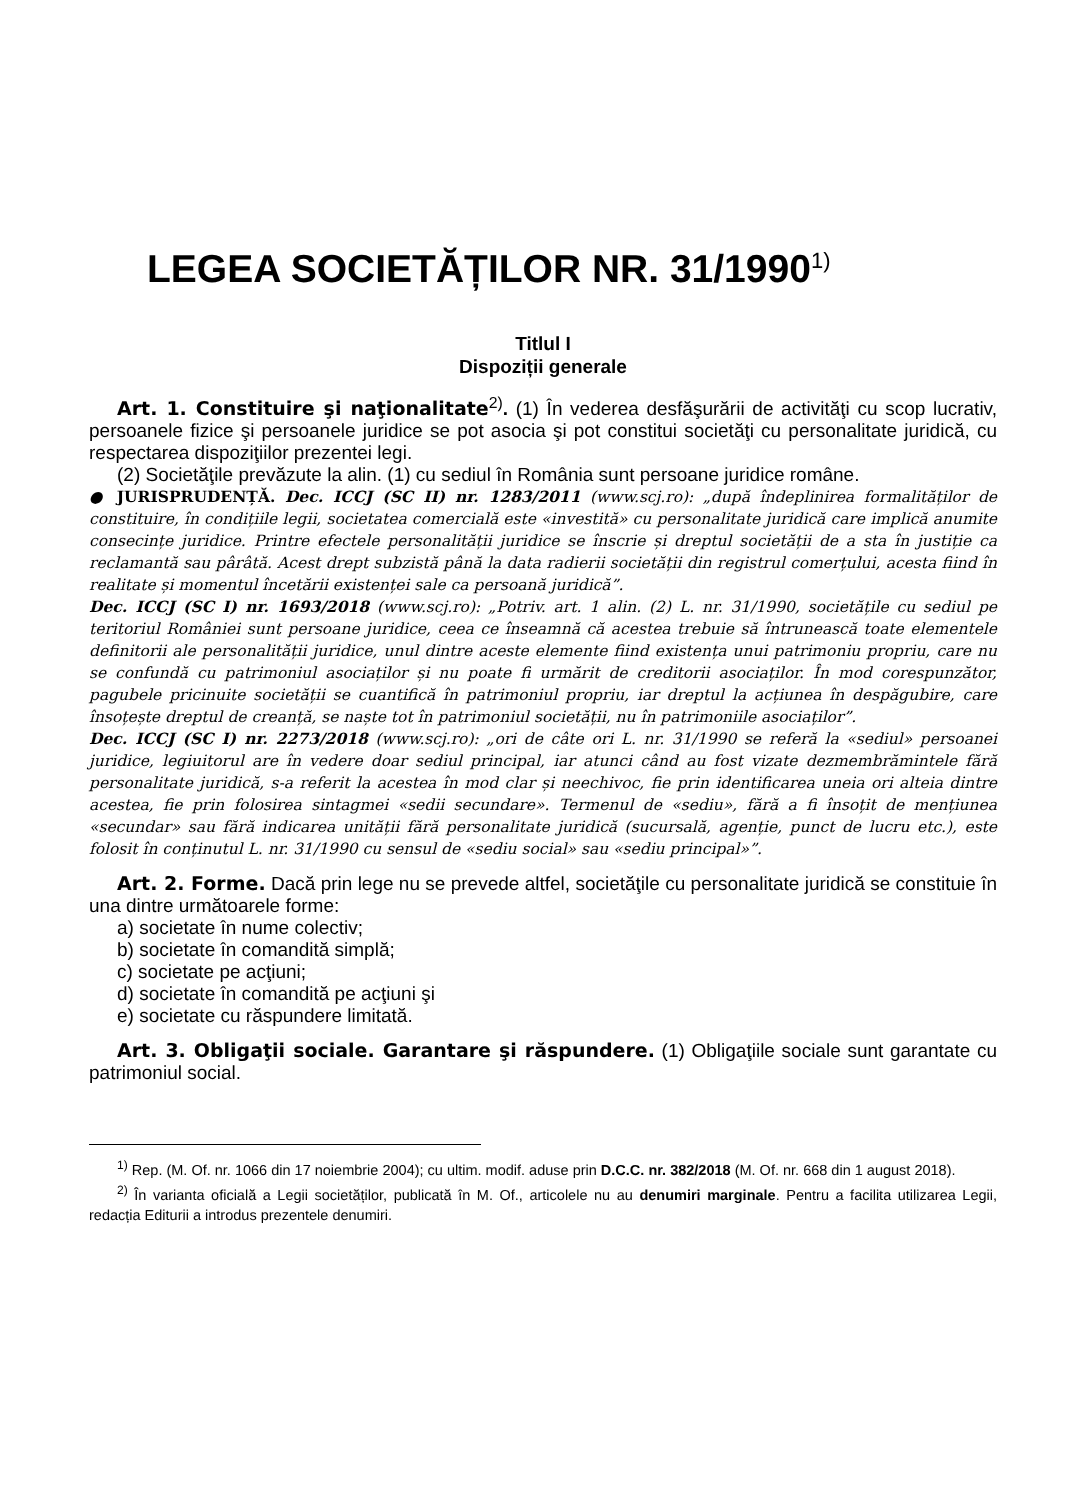LEGEA SOCIETĂȚILOR NR. 31/1990<sup>1)</sup>
Titlul I
Dispoziții generale
Art. 1. Constituire şi naţionalitate<sup>2)</sup>. (1) În vederea desfăşurării de activităţi cu scop lucrativ, persoanele fizice şi persoanele juridice se pot asocia şi pot constitui societăţi cu personalitate juridică, cu respectarea dispoziţiilor prezentei legi.
(2) Societăţile prevăzute la alin. (1) cu sediul în România sunt persoane juridice române.
● JURISPRUDENȚĂ. Dec. ICCJ (SC II) nr. 1283/2011 (www.scj.ro): „după îndeplinirea formalităților de constituire, în condițiile legii, societatea comercială este «investită» cu personalitate juridică care implică anumite consecințe juridice. Printre efectele personalității juridice se înscrie și dreptul societății de a sta în justiție ca reclamantă sau pârâtă. Acest drept subzistă până la data radierii societății din registrul comerțului, acesta fiind în realitate și momentul încetării existenței sale ca persoană juridică”.
Dec. ICCJ (SC I) nr. 1693/2018 (www.scj.ro): „Potriv. art. 1 alin. (2) L. nr. 31/1990, societățile cu sediul pe teritoriul României sunt persoane juridice, ceea ce înseamnă că acestea trebuie să întrunească toate elementele definitorii ale personalității juridice, unul dintre aceste elemente fiind existența unui patrimoniu propriu, care nu se confundă cu patrimoniul asociaților și nu poate fi urmărit de creditorii asociaților. În mod corespunzător, pagubele pricinuite societății se cuantifică în patrimoniul propriu, iar dreptul la acțiunea în despăgubire, care însoțește dreptul de creanță, se naște tot în patrimoniul societății, nu în patrimoniile asociaților”.
Dec. ICCJ (SC I) nr. 2273/2018 (www.scj.ro): „ori de câte ori L. nr. 31/1990 se referă la «sediul» persoanei juridice, legiuitorul are în vedere doar sediul principal, iar atunci când au fost vizate dezmembrămintele fără personalitate juridică, s-a referit la acestea în mod clar și neechivoc, fie prin identificarea uneia ori alteia dintre acestea, fie prin folosirea sintagmei «sedii secundare». Termenul de «sediu», fără a fi însoțit de mențiunea «secundar» sau fără indicarea unității fără personalitate juridică (sucursală, agenție, punct de lucru etc.), este folosit în conținutul L. nr. 31/1990 cu sensul de «sediu social» sau «sediu principal»”.
Art. 2. Forme. Dacă prin lege nu se prevede altfel, societăţile cu personalitate juridică se constituie în una dintre următoarele forme:
a) societate în nume colectiv;
b) societate în comandită simplă;
c) societate pe acţiuni;
d) societate în comandită pe acţiuni şi
e) societate cu răspundere limitată.
Art. 3. Obligaţii sociale. Garantare şi răspundere. (1) Obligaţiile sociale sunt garantate cu patrimoniul social.
<sup>1)</sup> Rep. (M. Of. nr. 1066 din 17 noiembrie 2004); cu ultim. modif. aduse prin D.C.C. nr. 382/2018 (M. Of. nr. 668 din 1 august 2018).
<sup>2)</sup> În varianta oficială a Legii societăților, publicată în M. Of., articolele nu au denumiri marginale. Pentru a facilita utilizarea Legii, redacția Editurii a introdus prezentele denumiri.